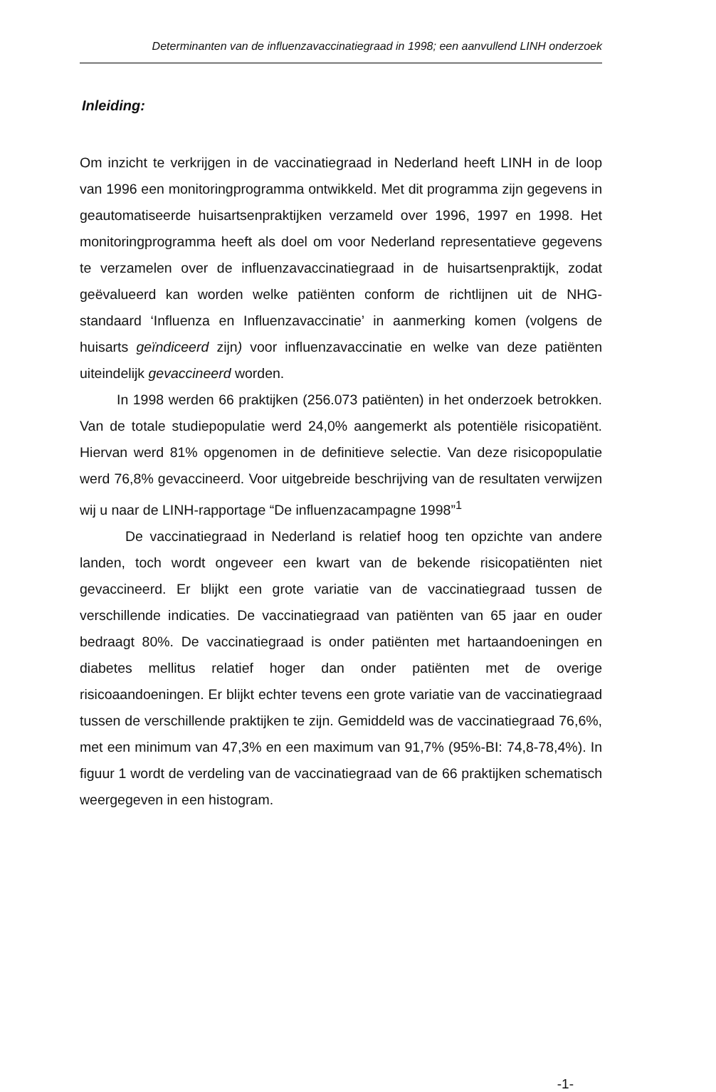Determinanten van de influenzavaccinatiegraad in 1998; een aanvullend LINH onderzoek
Inleiding:
Om inzicht te verkrijgen in de vaccinatiegraad in Nederland heeft LINH in de loop van 1996 een monitoringprogramma ontwikkeld. Met dit programma zijn gegevens in geautomatiseerde huisartsenpraktijken verzameld over 1996, 1997 en 1998. Het monitoringprogramma heeft als doel om voor Nederland representatieve gegevens te verzamelen over de influenzavaccinatiegraad in de huisartsenpraktijk, zodat geëvalueerd kan worden welke patiënten conform de richtlijnen uit de NHG-standaard ‘Influenza en Influenzavaccinatie’ in aanmerking komen (volgens de huisarts geïndiceerd zijn) voor influenzavaccinatie en welke van deze patiënten uiteindelijk gevaccineerd worden.
In 1998 werden 66 praktijken (256.073 patiënten) in het onderzoek betrokken. Van de totale studiepopulatie werd 24,0% aangemerkt als potentiële risicopatiënt. Hiervan werd 81% opgenomen in de definitieve selectie. Van deze risicopopulatie werd 76,8% gevaccineerd. Voor uitgebreide beschrijving van de resultaten verwijzen wij u naar de LINH-rapportage “De influenzacampagne 1998”<sup>1</sup>
De vaccinatiegraad in Nederland is relatief hoog ten opzichte van andere landen, toch wordt ongeveer een kwart van de bekende risicopatiënten niet gevaccineerd. Er blijkt een grote variatie van de vaccinatiegraad tussen de verschillende indicaties. De vaccinatiegraad van patiënten van 65 jaar en ouder bedraagt 80%. De vaccinatiegraad is onder patiënten met hartaandoeningen en diabetes mellitus relatief hoger dan onder patiënten met de overige risicoaandoeningen. Er blijkt echter tevens een grote variatie van de vaccinatiegraad tussen de verschillende praktijken te zijn. Gemiddeld was de vaccinatiegraad 76,6%, met een minimum van 47,3% en een maximum van 91,7% (95%-BI: 74,8-78,4%). In figuur 1 wordt de verdeling van de vaccinatiegraad van de 66 praktijken schematisch weergegeven in een histogram.
-1-